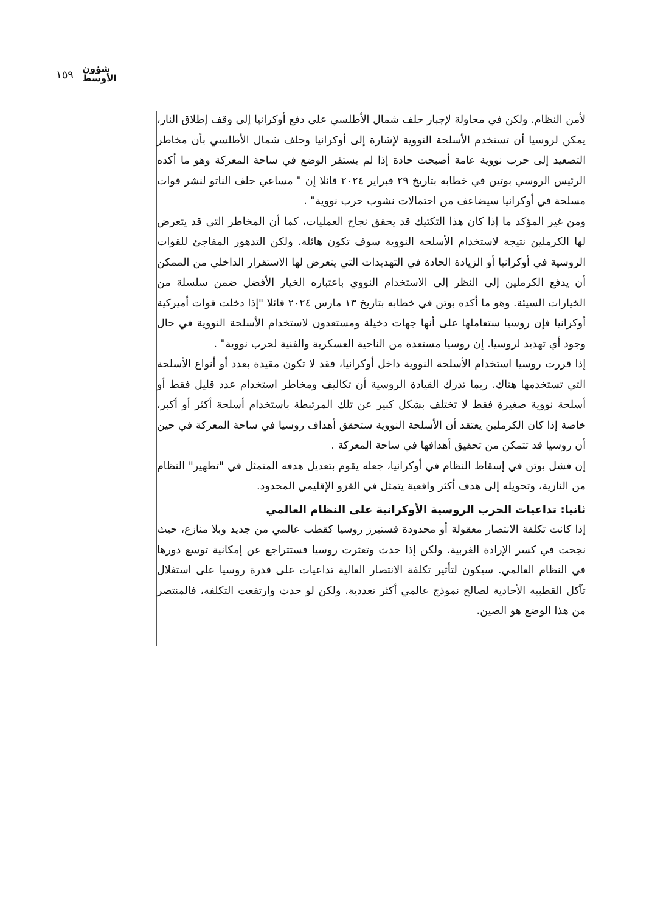١٥٩
شؤون
الأوسط
لأمن النظام. ولكن في محاولة لإجبار حلف شمال الأطلسي على دفع أوكرانيا إلى وقف إطلاق النار، يمكن لروسيا أن تستخدم الأسلحة النووية لإشارة إلى أوكرانيا وحلف شمال الأطلسي بأن مخاطر التصعيد إلى حرب نووية عامة أصبحت حادة إذا لم يستقر الوضع في ساحة المعركة وهو ما أكده الرئيس الروسي بوتين في خطابه بتاريخ ٢٩ فبراير ٢٠٢٤ قائلا إن " مساعي حلف الناتو لنشر قوات مسلحة في أوكرانيا سيضاعف من احتمالات نشوب حرب نووية" .
ومن غير المؤكد ما إذا كان هذا التكتيك قد يحقق نجاح العمليات، كما أن المخاطر التي قد يتعرض لها الكرملين نتيجة لاستخدام الأسلحة النووية سوف تكون هائلة. ولكن التدهور المفاجئ للقوات الروسية في أوكرانيا أو الزيادة الحادة في التهديدات التي يتعرض لها الاستقرار الداخلي من الممكن أن يدفع الكرملين إلى النظر إلى الاستخدام النووي باعتباره الخيار الأفضل ضمن سلسلة من الخيارات السيئة. وهو ما أكده بوتن في خطابه بتاريخ ١٣ مارس ٢٠٢٤ قائلا "إذا دخلت قوات أميركية أوكرانيا فإن روسيا ستعاملها على أنها جهات دخيلة ومستعدون لاستخدام الأسلحة النووية في حال وجود أي تهديد لروسيا. إن روسيا مستعدة من الناحية العسكرية والفنية لحرب نووية" .
إذا قررت روسيا استخدام الأسلحة النووية داخل أوكرانيا، فقد لا تكون مقيدة بعدد أو أنواع الأسلحة التي تستخدمها هناك. ربما تدرك القيادة الروسية أن تكاليف ومخاطر استخدام عدد قليل فقط أو أسلحة نووية صغيرة فقط لا تختلف بشكل كبير عن تلك المرتبطة باستخدام أسلحة أكثر أو أكبر، خاصة إذا كان الكرملين يعتقد أن الأسلحة النووية ستحقق أهداف روسيا في ساحة المعركة في حين أن روسيا قد تتمكن من تحقيق أهدافها في ساحة المعركة .
إن فشل بوتن في إسقاط النظام في أوكرانيا، جعله يقوم بتعديل هدفه المتمثل في "تطهير" النظام من النازية، وتحويله إلى هدف أكثر واقعية يتمثل في الغزو الإقليمي المحدود.
ثانيا: تداعيات الحرب الروسية الأوكرانية على النظام العالمي
إذا كانت تكلفة الانتصار معقولة أو محدودة فستبرز روسيا كقطب عالمي من جديد وبلا منازع، حيث نجحت في كسر الإرادة الغربية. ولكن إذا حدث وتعثرت روسيا فستتراجع عن إمكانية توسع دورها في النظام العالمي. سيكون لتأثير تكلفة الانتصار العالية تداعيات على قدرة روسيا على استغلال تآكل القطبية الأحادية لصالح نموذج عالمي أكثر تعددية. ولكن لو حدث وارتفعت التكلفة، فالمنتصر من هذا الوضع هو الصين.